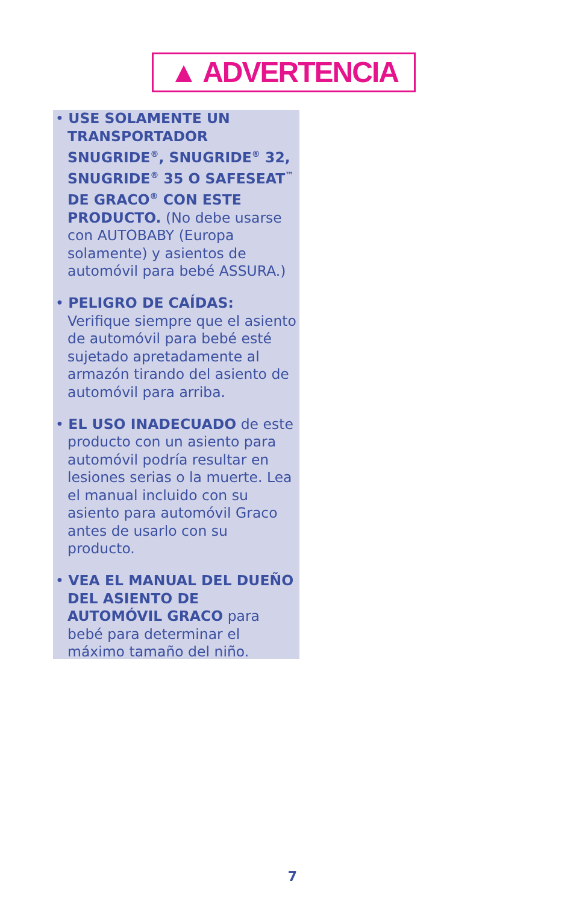▲ ADVERTENCIA
• USE SOLAMENTE UN TRANSPORTADOR SNUGRIDE<sup>®</sup>, SNUGRIDE<sup>®</sup> 32, SNUGRIDE<sup>®</sup> 35 O SAFESEAT<sup>™</sup> DE GRACO<sup>®</sup> CON ESTE PRODUCTO. (No debe usarse con AUTOBABY (Europa solamente) y asientos de automóvil para bebé ASSURA.)
• PELIGRO DE CAÍDAS: Verifique siempre que el asiento de automóvil para bebé esté sujetado apretadamente al armazón tirando del asiento de automóvil para arriba.
• EL USO INADECUADO de este producto con un asiento para automóvil podría resultar en lesiones serias o la muerte. Lea el manual incluido con su asiento para automóvil Graco antes de usarlo con su producto.
• VEA EL MANUAL DEL DUEÑO DEL ASIENTO DE AUTOMÓVIL GRACO para bebé para determinar el máximo tamaño del niño.
7